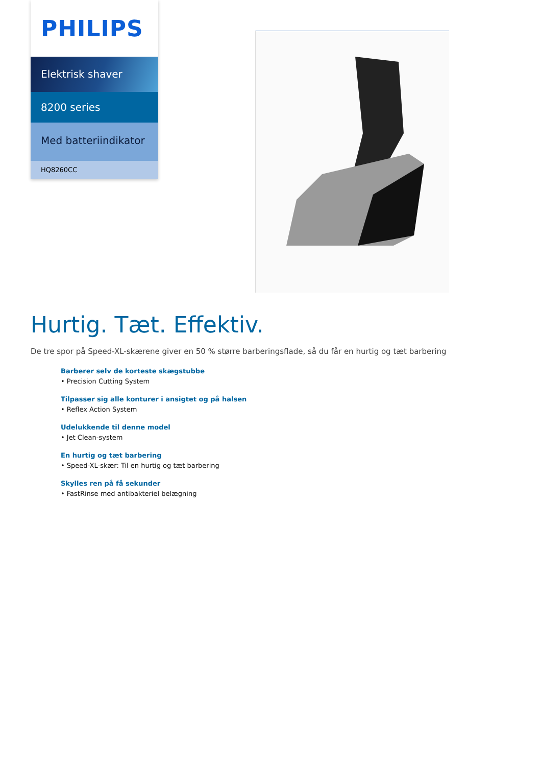PHILIPS
Elektrisk shaver
8200 series
Med batteriindikator
HQ8260CC
Hurtig. Tæt. Effektiv.
De tre spor på Speed-XL-skærene giver en 50 % større barberingsflade, så du får en hurtig og tæt barbering
Barberer selv de korteste skægstubbe
• Precision Cutting System
Tilpasser sig alle konturer i ansigtet og på halsen
• Reflex Action System
Udelukkende til denne model
• Jet Clean-system
En hurtig og tæt barbering
• Speed-XL-skær: Til en hurtig og tæt barbering
Skylles ren på få sekunder
• FastRinse med antibakteriel belægning